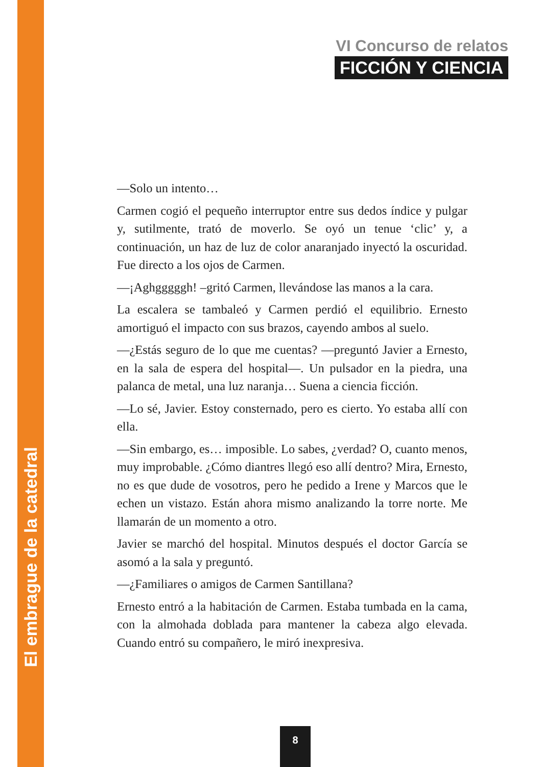VI Concurso de relatos
FICCIÓN Y CIENCIA
—Solo un intento…
Carmen cogió el pequeño interruptor entre sus dedos índice y pulgar y, sutilmente, trató de moverlo. Se oyó un tenue ‘clic’ y, a continuación, un haz de luz de color anaranjado inyectó la oscuridad. Fue directo a los ojos de Carmen.
—¡Aghgggggh! –gritó Carmen, llevándose las manos a la cara.
La escalera se tambaleó y Carmen perdió el equilibrio. Ernesto amortiguó el impacto con sus brazos, cayendo ambos al suelo.
—¿Estás seguro de lo que me cuentas? —preguntó Javier a Ernesto, en la sala de espera del hospital—. Un pulsador en la piedra, una palanca de metal, una luz naranja… Suena a ciencia ficción.
—Lo sé, Javier. Estoy consternado, pero es cierto. Yo estaba allí con ella.
—Sin embargo, es… imposible. Lo sabes, ¿verdad? O, cuanto menos, muy improbable. ¿Cómo diantres llegó eso allí dentro? Mira, Ernesto, no es que dude de vosotros, pero he pedido a Irene y Marcos que le echen un vistazo. Están ahora mismo analizando la torre norte. Me llamarán de un momento a otro.
Javier se marchó del hospital. Minutos después el doctor García se asomó a la sala y preguntó.
—¿Familiares o amigos de Carmen Santillana?
Ernesto entró a la habitación de Carmen. Estaba tumbada en la cama, con la almohada doblada para mantener la cabeza algo elevada. Cuando entró su compañero, le miró inexpresiva.
El embrague de la catedral
8